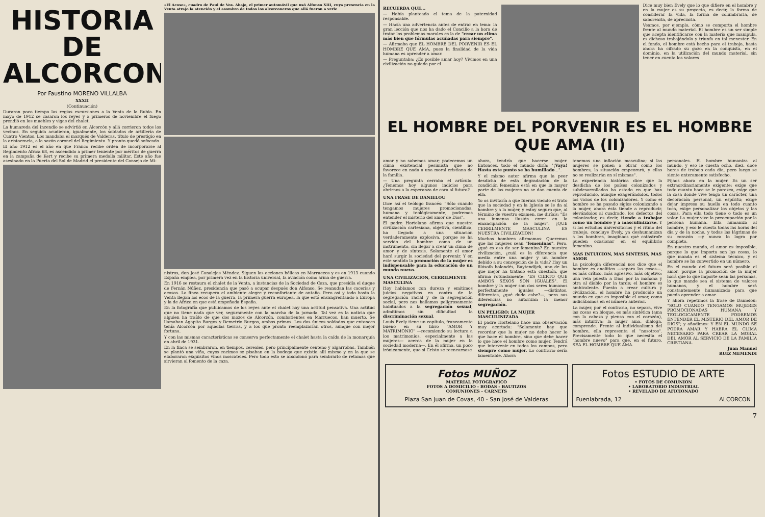HISTORIA
DE
ALCORCON
Por Faustino MORENO VILLALBA
XXXII
(Continuación)
Duraron poco tiempo las regias excursiones a la Venta de la Rubia. En mayo de 1912 se casaron los reyes y a primeros de noviembre el fuego prendió en los muebles y vigas del chalet.
La humareda del incendio se advirtió en Alcorcón y allá corrieron todos los vecinos. En seguida acudieron, igualmente, los soldados de artillería de Cuatro Vientos. Los mandaba el marqués de Valderas, título de prestigio en la aristocracia, a la sazón coronel del Regimiento. Y pronto quedó sofocado.
El año 1912 es el año en que Franco recibe orden de incorporarse al Regimiento Africa 68, es ascendido a primer teniente por méritos de guerra en la campaña de Kert y recibe su primera medalla militar. Este año fue asesinado en la Puerta del Sol de Madrid el presidente del Consejo de Mi-
«El Acoso», cuadro de Paul de Vos. Abajo, el primer automóvil que usó Alfonso XIII, cuya presencia en la Venta atrajo la atención y el asombro de todos los alcorconeros que allá fueron a verle
nistros, don José Canalejas Méndez. Siguen las acciones bélicas en Marruecos y es en 1913 cuando España emplea, por primera vez en la historia universal, la aviación como arma de guerra.
En 1916 se restaura el chalet de la Venta, a instancias de la Sociedad de Caza, que presidía el duque de Fernán Núñez, presidencia que pasó a ocupar después don Alfonso. Se reanudan las cacerías y acosos. La finca recupera el ambiente alegre y reconfortante de antaño. Pero así y todo hasta la Venta llegan los ecos de la guerra, la primera guerra europea, la que está ensangrentando a Europa y la de Africa en que está empeñada España.
En la fotografía que publicamos de los reyes ante el chalet hay una actitud pensativa. Una actitud que no tiene nada que ver, seguramente con la marcha de la jornada. Tal vez es la noticia que alguien ha traído de que dos mozos de Alcorcón, combatientes en Marruecos, han muerto. Se llamaban Agapito Burgos y Demetrio Burgos, ambos primos. Los dos únicos soldados que entonces tenía Alcorcón por aquellas tierras, y a los que pronto reemplazarían otros, aunque con mejor fortuna.
Y con las mismas características se conserva perfectamente el chalet hasta la caída de la monarquía en abril de 1931.
En la finca se sembraron, en tiempos, cereales, pero principalmente centeno y algarrobas. También se plantó una viña, cuyos racimos se pisaban en la bodega que existía allí mismo y en la que se elaboraron exquisitos vinos moscateles. Pero todo esto se abandonó para sembrarlo de retamas que sirvieran al fomento de la caza.
RECUERDA QUE...
— Había planteado el tema de la paternidad responsable.
— Hacía una advertencia antes de entrar en tema: la gran lección que nos ha dado el Concilio a la hora de tratar los problemas morales es la de "crear un clima más bien que fórmulas acuñadas para siempre".
— Afirmaba que EL HOMBRE DEL PORVENIR ES EL HOMBRE QUE AMA, pues la finalidad de la vida humana es aprender a amar.
— Preguntaba: ¿Es posible amar hoy? Vivimos en una civilización no guiada por el
Dice muy bien Evely que lo que difiere en el hombre y en la mujer es su proyecto, es decir, la forma de considerar la vida, la forma de columbrarla, de saborearla, de apreciarla.
Veamos, por ejemplo, cómo se comporta el hombre frente al mundo material. El hombre es un ser simple que acepta identificarse con la materia que manipula, es dichoso trabajándola y triunfa en tal menester. En el fondo, el hombre está hecho para el trabajo, hasta ahora ha cifrado su gozo en la conquista, en el dominio, en la utilización del mundo material, sin tener en cuenta los valores
EL HOMBRE DEL PORVENIR ES EL HOMBRE QUE AMA (II)
amor y no sabemos amar; padecemos un clima existencial pesimista que no favorece en nada a una moral cristiana de la familia.
— Una pregunta cerraba el artículo: ¿Tenemos hoy algunos indicios para abrirnos a la esperanza de cara al futuro?
UNA FRASE DE DANIELOU
Dice así el teólogo francés: "Sólo cuando tengamos mujeres promocionadas, humana y teológicamente, podremos entender el misterio del amor de Dios".
El padre Hortelano afirma que nuestra civilización cartesiana, objetiva, científica, ha llegado a una situación verdaderamente explosiva, porque se ha servido del hombre como de un instrumento, sin llegar a crear un clima de amor y de síntesis. Solamente el amor hará surgir la sociedad del porvenir. Y en este sentido la promoción de la mujer es indispensable para la educación de un mundo nuevo.
UNA CIVILIZACION, CERRILMENTE MASCULINA
Hoy hablamos con dureza y emitimos juicios negativos en contra de la segregación racial y de la segregación social, pero nos hallamos peligrosamente habituados a la segregación sexual; admitimos sin dificultad la discriminación sexual.
Louis Evely tiene un capítulo, francamente bueno en su libro "AMOR Y MATRIMONIO" —recomiendo su lectura a los matrimonios, especialmente a las mujeres— acerca de la mujer en la sociedad moderna—. En él afirma, un poco irónicamente, que si Cristo se reencarnase
ahora, tendría que hacerse mujer. Entonces, todo el mundo diría: "¡Vaya! Hasta este punto se ha humillado...".
Y el mismo autor afirma que la peor desdicha de esta degradación de la condición femenina está en que la mayor parte de las mujeres no se dan cuenta de ella.
Yo os invitaría a que fuerais viendo el trato que la sociedad y en la Iglesia se le da al hombre y a la mujer, y estoy seguro que, al término de vuestro examen, me diríais: "Es una inmensa ilusión creer en la emancipación de la mujer". ¡QUE CERRILMENTE MASCULINA ES NUESTRA CIVILIZACION!
Muchos hombres afirmamos: Queremos que las mujeres sean "femeninas". Pero, ¿qué es eso de ser femenina? En nuestra civilización, ¿cuál es la diferencia que media entre una mujer y un hombre debido a su concepción de la vida? Hay un filósofo holandés, Buytendijck, uno de los que mejor ha tratado esta cuestión, que afirma rotundamente: "ES CIERTO QUE AMBOS SEXOS SON IGUALES". El hombre y la mujer son dos seres humanos perfectamente iguales —distintos, diferentes, ¿qué duda cabe?—, pero sus diferencias no autorizan la menor segregación.
UN PELIGRO: LA MUJER MASCULINIZADA
El padre Hortelano hace una observación muy acertada: "Solamente hay que recordar que la mujer no debe hacer lo que hace el hombre, sino que debe hacer lo que hace el hombre como mujer. Tendrá que intervenir en todos los campos, pero siempre como mujer. Lo contrario sería lamentable. Ahora
tenemos una inflación masculina; si las mujeres se ponen a obrar como los hombres, la situación empeorará, y ellas no se realizarán en sí mismas".
La experiencia histórica dice que la desdicha de los países colonizados y subdesarrollados ha estado en que han reproducido, aunque exagerándolos, todos los vicios de los colonizadores. Y como el hombre se ha pasado siglos colonizando a la mujer, ahora ésta tiende a reproducir, elevándolos al cuadrado, los defectos del colonizador, es decir, tiende a trabajar como un hombre y a masculinizarse. Y si los estudios universitarios y el ritmo del trabajo, concluye Evely, ya deshumanizan a los hombres, imaginaos qué catástrofe pueden ocasionar en el equilibrio femenino.
MAS INTUICION, MAS SINTESIS, MAS AMOR
La psicología diferencial nos dice que el hombre es analítico —separa las cosas—, es más crítico, más agresivo, más objetivo: una vela puesta a Dios por la mañana y otra al diablo por la tarde; el hombre es ambivalente. Puesto a crear cultura y civilización, el hombre ha producido un mundo en que es imposible el amor, como indicábamos en el número anterior.
La mujer, por el contrario, no separa, vive las cosas en bloque, es más sintética (ama con la cabeza y piensa con el corazón), más intuitiva; la mujer ama, dialoga, comprende. Frente al individualismo del hombre, ella representa el "nosotros". Precisamente todo lo que necesita el "hombre nuevo" para que, en el futuro, SEA EL HOMBRE QUE AMA.
personales. El hombre humaniza al mundo, y eso le cuesta ocho, diez, doce horas de trabajo cada día, pero luego se siente enteramente satisfecho.
Fijaos ahora en la mujer. Es un ser extraordinariamente exigente: exige que todo cuanto hace se le parezca, exige que la casa donde vive tenga un carácter, una decoración personal, un espíritu; exige dejar impresa su huella en todo cuanto toca, exige personalizar los objetos y las cosas. Para ella todo tiene o todo es un valor. La mujer vive la preocupación por la persona humana. Ella humaniza al hombre, y eso le cuesta todas las horas del día y de la noche, y todas las lágrimas de su corazón —y nunca lo logra por completo.
En nuestro mundo, el amor es imposible, porque lo que importa son las cosas, lo que manda es el sistema técnico, y el hombre se ha convertido en un número.
En el mundo del futuro será posible el amor, porque la promoción de la mujer hará que lo que importe sean las personas, lo que mande sea el sistema de valores humanos, y el hombre será constantemente humanizado para que pueda aprender a amar.
Y ahora repetimos la frase de Danielou: "SOLO CUANDO TENGAMOS MUJERES PROMOCIONADAS HUMANA Y TEOLOGICAMENTE PODREMOS ENTENDER EL MISTERIO DEL AMOR DE DIOS"; y añadimos: Y EN EL MUNDO SE PODRA AMAR Y HABRA EL CLIMA NECESARIO PARA CREAR LA MORAL DEL AMOR AL SERVICIO DE LA FAMILIA CRISTIANA.
Juan Manuel
RUIZ MEMENDI
Fotos MUÑOZ
MATERIAL FOTOGRAFICO
FOTOS A DOMICILIO - BODAS - BAUTIZOS
COMUNIONES - CARNETS
Plaza San Juan de Covas, 40 - San José de Valderas
Fotos ESTUDIO DE ARTE
• FOTOS DE COMUNION
• LABORATORIO INDUSTRIAL
• REVELADO DE AFICIONADO
Fuenlabrada, 12 ALCORCON
7